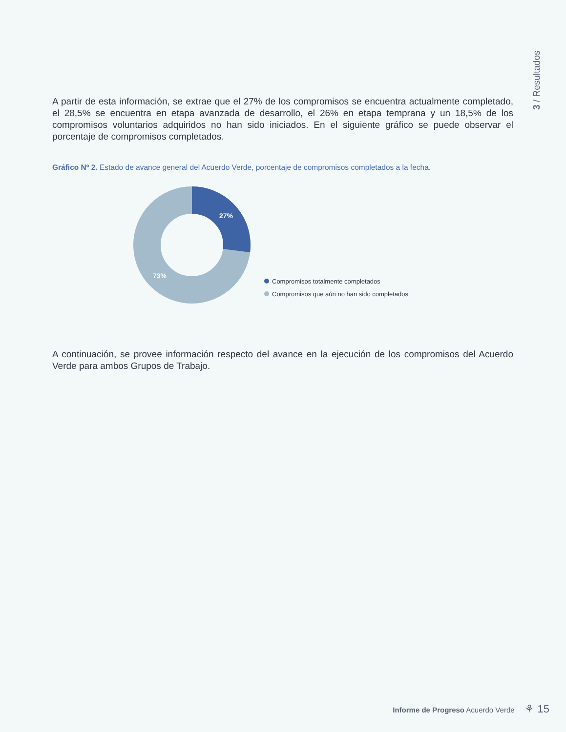3 / Resultados
A partir de esta información, se extrae que el 27% de los compromisos se encuentra actualmente completado, el 28,5% se encuentra en etapa avanzada de desarrollo, el 26% en etapa temprana y un 18,5% de los compromisos voluntarios adquiridos no han sido iniciados. En el siguiente gráfico se puede observar el porcentaje de compromisos completados.
Gráfico Nº 2. Estado de avance general del Acuerdo Verde, porcentaje de compromisos completados a la fecha.
27%
73%
Compromisos totalmente completados
Compromisos que aún no han sido completados
A continuación, se provee información respecto del avance en la ejecución de los compromisos del Acuerdo Verde para ambos Grupos de Trabajo.
Informe de Progreso Acuerdo Verde ⚘ 15